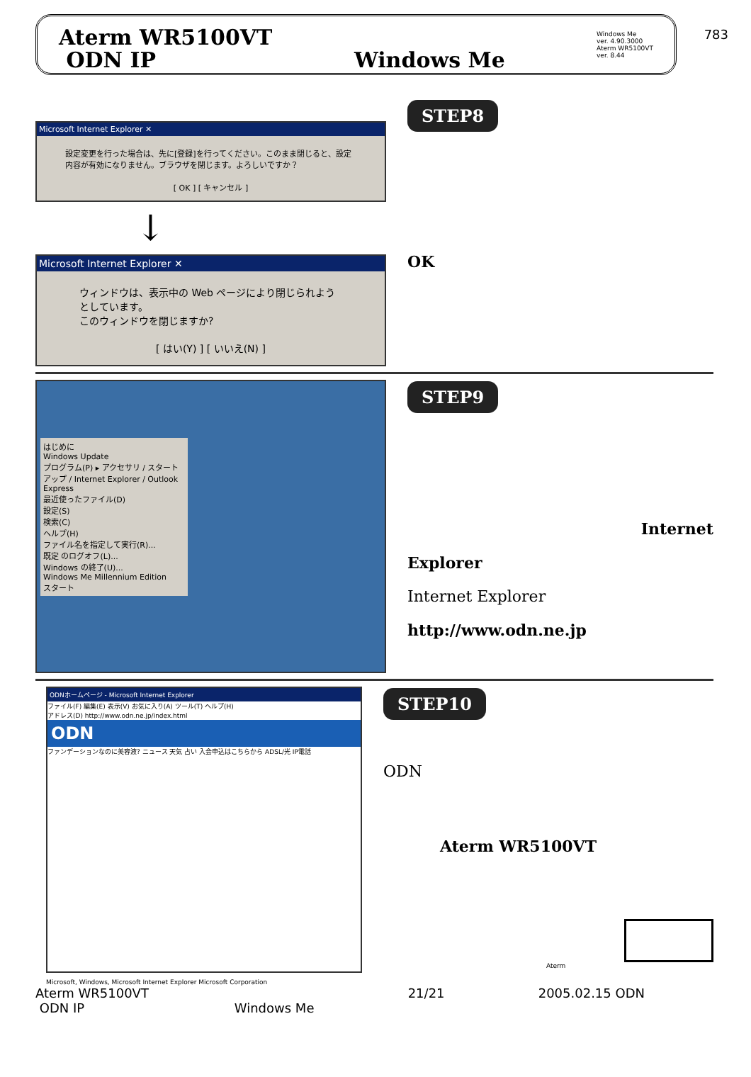783
Aterm WR5100VT
ODN IP Windows Me
Windows Me
ver. 4.90.3000
Aterm WR5100VT
ver. 8.44
Microsoft Internet Explorer ✕
設定変更を行った場合は、先に[登録]を行ってください。このまま閉じると、設定内容が有効になりません。ブラウザを閉じます。よろしいですか？
[ OK ] [ キャンセル ]
↓
Microsoft Internet Explorer ✕
ウィンドウは、表示中の Web ページにより閉じられようとしています。
このウィンドウを閉じますか?
[ はい(Y) ] [ いいえ(N) ]
STEP8
OK
はじめに
Windows Update
プログラム(P) ▸ アクセサリ / スタートアップ / Internet Explorer / Outlook Express
最近使ったファイル(D)
設定(S)
検索(C)
ヘルプ(H)
ファイル名を指定して実行(R)...
既定 のログオフ(L)...
Windows の終了(U)...
Windows Me Millennium Edition
スタート
STEP9
Internet
Explorer
Internet Explorer
http://www.odn.ne.jp
ODNホームページ - Microsoft Internet Explorer
ファイル(F) 編集(E) 表示(V) お気に入り(A) ツール(T) ヘルプ(H)
アドレス(D) http://www.odn.ne.jp/index.html
ODN
ファンデーションなのに美容液? ニュース 天気 占い 入会申込はこちらから ADSL/光 IP電話
Microsoft, Windows, Microsoft Internet Explorer Microsoft Corporation
STEP10
ODN
Aterm WR5100VT
Aterm
Aterm WR5100VT
ODN IP Windows Me 21/21 2005.02.15 ODN